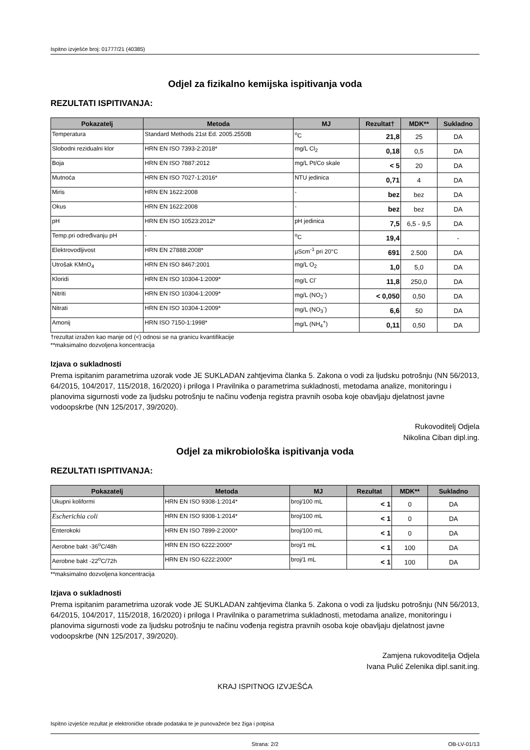Ispitno izvješće broj: 01777/21 (40385)
Odjel za fizikalno kemijska ispitivanja voda
REZULTATI ISPITIVANJA:
| Pokazatelj | Metoda | MJ | Rezultat† | MDK** | Sukladno |
| --- | --- | --- | --- | --- | --- |
| Temperatura | Standard Methods 21st Ed. 2005.2550B | <sup>o</sup> C | 21,8 | 25 | DA |
| Slobodni rezidualni klor | HRN EN ISO 7393-2:2018* | mg/L Cl<sub>2</sub> | 0,18 | 0,5 | DA |
| Boja | HRN EN ISO 7887:2012 | mg/L Pt/Co skale | < 5 | 20 | DA |
| Mutnoća | HRN EN ISO 7027-1:2016* | NTU jedinica | 0,71 | 4 | DA |
| Miris | HRN EN 1622:2008 | - | bez | bez | DA |
| Okus | HRN EN 1622:2008 | - | bez | bez | DA |
| pH | HRN EN ISO 10523:2012* | pH jedinica | 7,5 | 6,5 - 9,5 | DA |
| Temp.pri određivanju pH | - | <sup>o</sup> C | 19,4 | | - |
| Elektrovodljivost | HRN EN 27888:2008* | µScm<sup>-1</sup> pri 20°C | 691 | 2.500 | DA |
| Utrošak KMnO<sub>4</sub> | HRN EN ISO 8467:2001 | mg/L O<sub>2</sub> | 1,0 | 5,0 | DA |
| Kloridi | HRN EN ISO 10304-1:2009* | mg/L Cl<sup>-</sup> | 11,8 | 250,0 | DA |
| Nitriti | HRN EN ISO 10304-1:2009* | mg/L (NO<sub>2</sub><sup>-</sup>) | < 0,050 | 0,50 | DA |
| Nitrati | HRN EN ISO 10304-1:2009* | mg/L (NO<sub>3</sub><sup>-</sup>) | 6,6 | 50 | DA |
| Amonij | HRN ISO 7150-1:1998* | mg/L (NH<sub>4</sub><sup>+</sup>) | 0,11 | 0,50 | DA |
†rezultat izražen kao manje od (<) odnosi se na granicu kvantifikacije
**maksimalno dozvoljena koncentracija
Izjava o sukladnosti
Prema ispitanim parametrima uzorak vode JE SUKLADAN zahtjevima članka 5. Zakona o vodi za ljudsku potrošnju (NN 56/2013, 64/2015, 104/2017, 115/2018, 16/2020) i priloga I Pravilnika o parametrima sukladnosti, metodama analize, monitoringu i planovima sigurnosti vode za ljudsku potrošnju te načinu vođenja registra pravnih osoba koje obavljaju djelatnost javne vodoopskrbe (NN 125/2017, 39/2020).
Rukovoditelj Odjela
Nikolina Ciban dipl.ing.
Odjel za mikrobiološka ispitivanja voda
REZULTATI ISPITIVANJA:
| Pokazatelj | Metoda | MJ | Rezultat | MDK** | Sukladno |
| --- | --- | --- | --- | --- | --- |
| Ukupni koliformi | HRN EN ISO 9308-1:2014* | broj/100 mL | < 1 | 0 | DA |
| Escherichia coli | HRN EN ISO 9308-1:2014* | broj/100 mL | < 1 | 0 | DA |
| Enterokoki | HRN EN ISO 7899-2:2000* | broj/100 mL | < 1 | 0 | DA |
| Aerobne bakt -36<sup>o</sup>C/48h | HRN EN ISO 6222:2000* | broj/1 mL | < 1 | 100 | DA |
| Aerobne bakt -22<sup>o</sup>C/72h | HRN EN ISO 6222:2000* | broj/1 mL | < 1 | 100 | DA |
**maksimalno dozvoljena koncentracija
Izjava o sukladnosti
Prema ispitanim parametrima uzorak vode JE SUKLADAN zahtjevima članka 5. Zakona o vodi za ljudsku potrošnju (NN 56/2013, 64/2015, 104/2017, 115/2018, 16/2020) i priloga I Pravilnika o parametrima sukladnosti, metodama analize, monitoringu i planovima sigurnosti vode za ljudsku potrošnju te načinu vođenja registra pravnih osoba koje obavljaju djelatnost javne vodoopskrbe (NN 125/2017, 39/2020).
Zamjena rukovoditelja Odjela
Ivana Pulić Zelenika dipl.sanit.ing.
KRAJ ISPITNOG IZVJEŠĆA
Ispitno izvješće rezultat je elektroničke obrade podataka te je punovažeće bez žiga i potpisa
Strana: 2/2 OB-LV-01/13